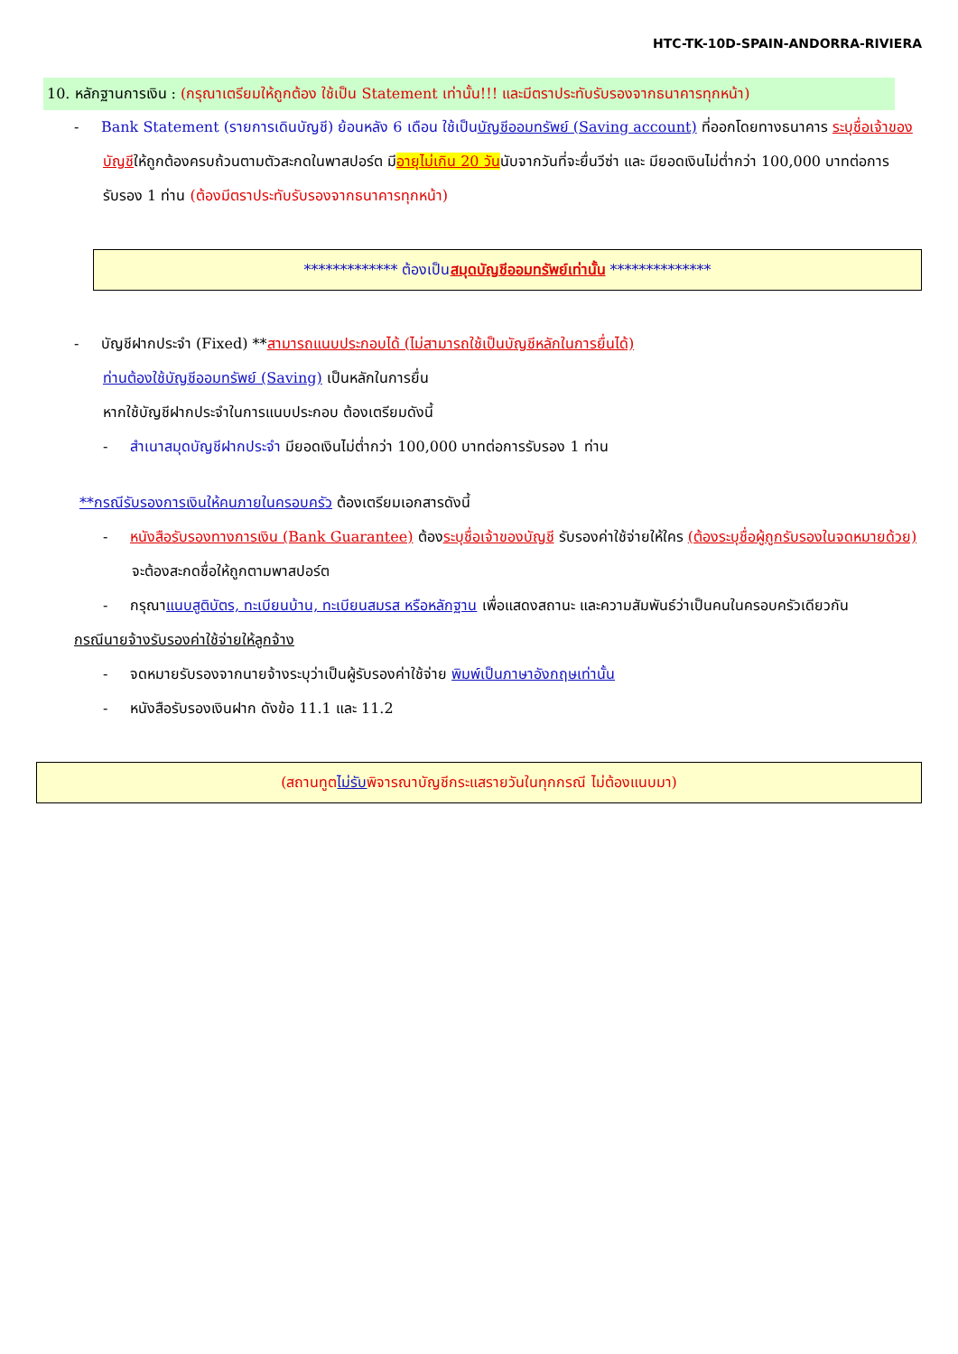HTC-TK-10D-SPAIN-ANDORRA-RIVIERA
10. หลักฐานการเงิน : (กรุณาเตรียมให้ถูกต้อง ใช้เป็น Statement เท่านั้น!!! และมีตราประทับรับรองจากธนาคารทุกหน้า)
- Bank Statement (รายการเดินบัญชี) ย้อนหลัง 6 เดือน ใช้เป็นบัญชีออมทรัพย์ (Saving account) ที่ออกโดยทางธนาคาร ระบุชื่อเจ้าของบัญชีให้ถูกต้องครบถ้วนตามตัวสะกดในพาสปอร์ต มีอายุไม่เกิน 20 วันนับจากวันที่จะยื่นวีซ่า และ มียอดเงินไม่ต่ำกว่า 100,000 บาทต่อการรับรอง 1 ท่าน (ต้องมีตราประทับรับรองจากธนาคารทุกหน้า)
************* ต้องเป็น สมุดบัญชีออมทรัพย์เท่านั้น **************
- บัญชีฝากประจำ (Fixed) **สามารถแนบประกอบได้ (ไม่สามารถใช้เป็นบัญชีหลักในการยื่นได้)
ท่านต้องใช้บัญชีออมทรัพย์ (Saving) เป็นหลักในการยื่น
หากใช้บัญชีฝากประจำในการแนบประกอบ ต้องเตรียมดังนี้
- สำเนาสมุดบัญชีฝากประจำ มียอดเงินไม่ต่ำกว่า 100,000 บาทต่อการรับรอง 1 ท่าน
**กรณีรับรองการเงินให้คนภายในครอบครัว ต้องเตรียมเอกสารดังนี้
- หนังสือรับรองทางการเงิน (Bank Guarantee) ต้องระบุชื่อเจ้าของบัญชี รับรองค่าใช้จ่ายให้ใคร (ต้องระบุชื่อผู้ถูกรับรองในจดหมายด้วย) จะต้องสะกดชื่อให้ถูกตามพาสปอร์ต
- กรุณาแนบสูติบัตร, ทะเบียนบ้าน, ทะเบียนสมรส หรือหลักฐาน เพื่อแสดงสถานะ และความสัมพันธ์ว่าเป็นคนในครอบครัวเดียวกัน
กรณีนายจ้างรับรองค่าใช้จ่ายให้ลูกจ้าง
- จดหมายรับรองจากนายจ้างระบุว่าเป็นผู้รับรองค่าใช้จ่าย พิมพ์เป็นภาษาอังกฤษเท่านั้น
- หนังสือรับรองเงินฝาก ดังข้อ 11.1 และ 11.2
(สถานทูตไม่รับพิจารณาบัญชีกระแสรายวันในทุกกรณี ไม่ต้องแนบมา)